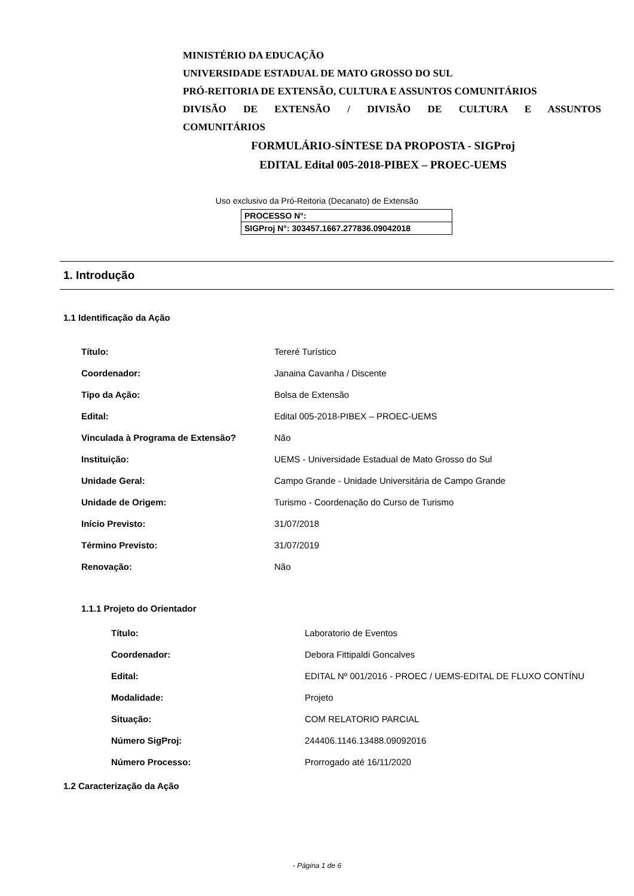MINISTÉRIO DA EDUCAÇÃO
UNIVERSIDADE ESTADUAL DE MATO GROSSO DO SUL
PRÓ-REITORIA DE EXTENSÃO, CULTURA E ASSUNTOS COMUNITÁRIOS
DIVISÃO DE EXTENSÃO / DIVISÃO DE CULTURA E ASSUNTOS
COMUNITÁRIOS
FORMULÁRIO-SÍNTESE DA PROPOSTA - SIGProj
EDITAL Edital 005-2018-PIBEX – PROEC-UEMS
Uso exclusivo da Pró-Reitoria (Decanato) de Extensão
PROCESSO N°:
SIGProj N°: 303457.1667.277836.09042018
1. Introdução
1.1 Identificação da Ação
| Título: | Tereré Turístico |
| Coordenador: | Janaina Cavanha / Discente |
| Tipo da Ação: | Bolsa de Extensão |
| Edital: | Edital 005-2018-PIBEX – PROEC-UEMS |
| Vinculada à Programa de Extensão? | Não |
| Instituição: | UEMS - Universidade Estadual de Mato Grosso do Sul |
| Unidade Geral: | Campo Grande - Unidade Universitária de Campo Grande |
| Unidade de Origem: | Turismo - Coordenação do Curso de Turismo |
| Início Previsto: | 31/07/2018 |
| Término Previsto: | 31/07/2019 |
| Renovação: | Não |
1.1.1 Projeto do Orientador
| Título: | Laboratorio de Eventos |
| Coordenador: | Debora Fittipaldi Goncalves |
| Edital: | EDITAL Nº 001/2016 - PROEC / UEMS-EDITAL DE FLUXO CONTÍNU |
| Modalidade: | Projeto |
| Situação: | COM RELATORIO PARCIAL |
| Número SigProj: | 244406.1146.13488.09092016 |
| Número Processo: | Prorrogado até 16/11/2020 |
1.2 Caracterização da Ação
- Página 1 de 6